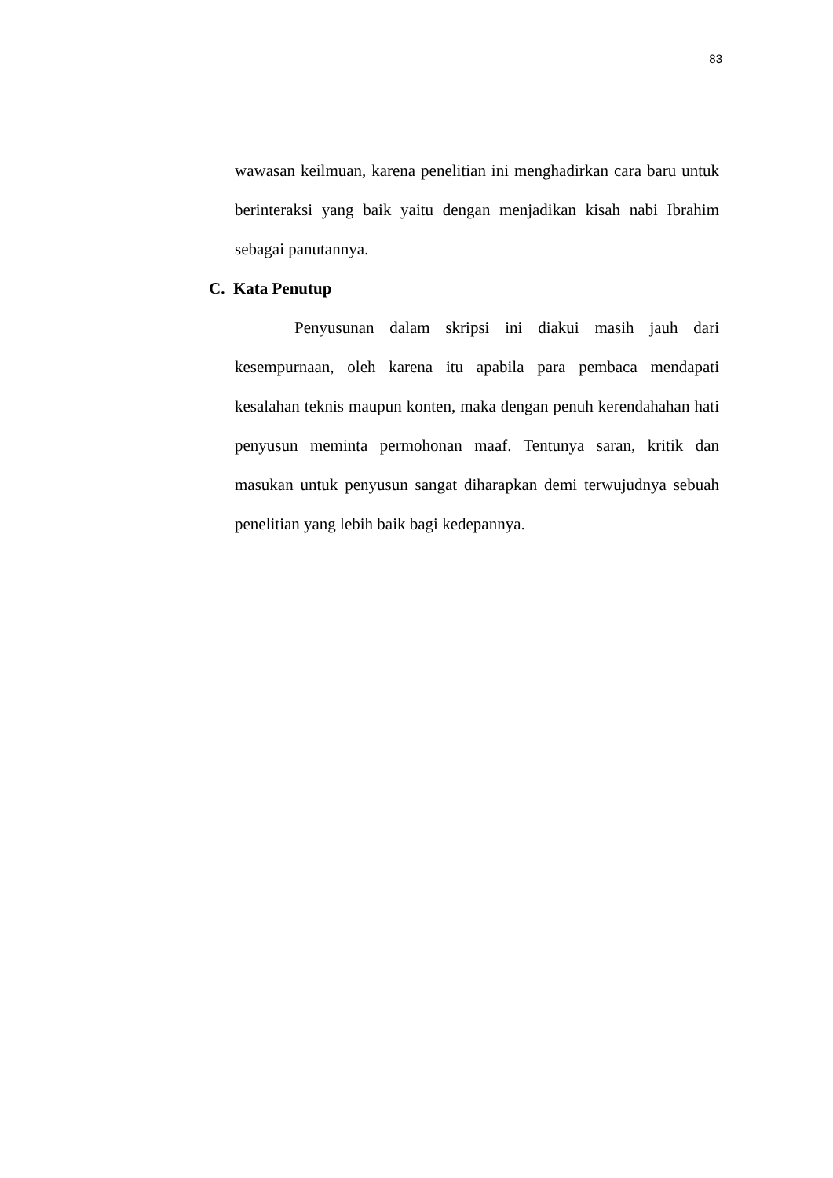83
wawasan keilmuan, karena penelitian ini menghadirkan cara baru untuk berinteraksi yang baik yaitu dengan menjadikan kisah nabi Ibrahim sebagai panutannya.
C. Kata Penutup
Penyusunan dalam skripsi ini diakui masih jauh dari kesempurnaan, oleh karena itu apabila para pembaca mendapati kesalahan teknis maupun konten, maka dengan penuh kerendahahan hati penyusun meminta permohonan maaf. Tentunya saran, kritik dan masukan untuk penyusun sangat diharapkan demi terwujudnya sebuah penelitian yang lebih baik bagi kedepannya.